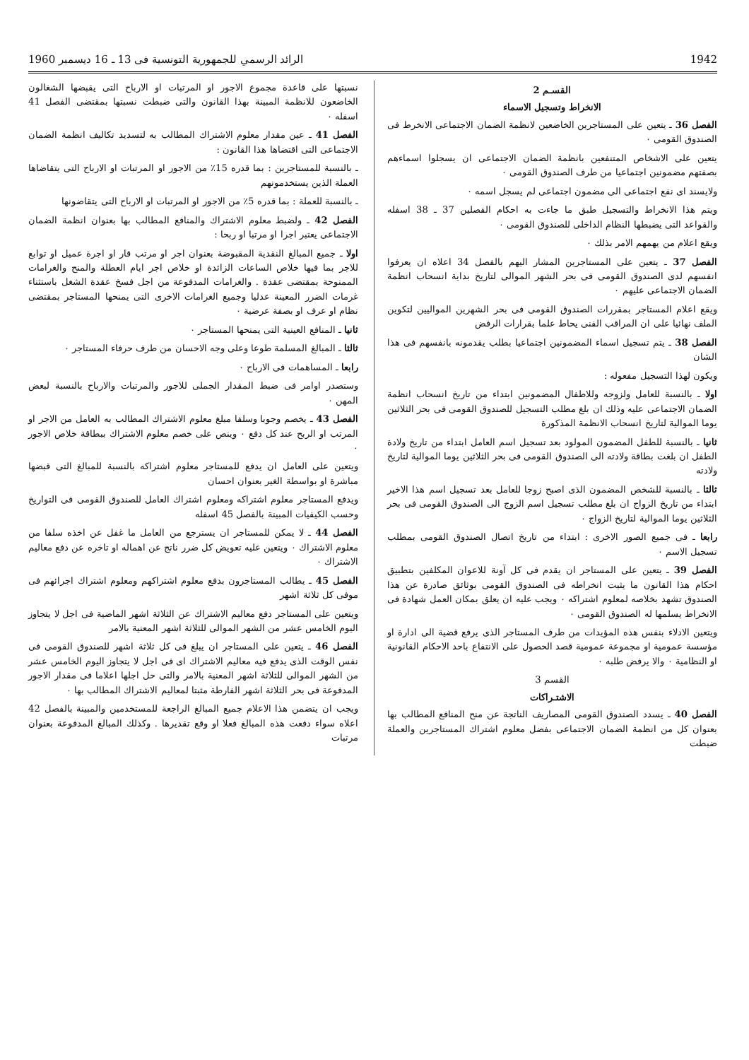1942 الرائد الرسمي للجمهورية التونسية فى 13 ـ 16 ديسمبر 1960
القسـم 2
الانخراط وتسجيل الاسماء
الفصل 36 ـ يتعين على المستاجرين الخاضعين لانظمة الضمان الاجتماعى الانخرط فى الصندوق القومى ٠
يتعين على الاشخاص المتنفعين بانظمة الضمان الاجتماعى ان يسجلوا اسماءهم بصفتهم مضمونين اجتماعيا من طرف الصندوق القومى ٠
ولايسند اى نفع اجتماعى الى مضمون اجتماعى لم يسجل اسمه ٠
ويتم هذا الانخراط والتسجيل طبق ما جاءت به احكام الفصلين 37 ـ 38 اسفله والقواعد التى يضبطها النظام الداخلى للصندوق القومى ٠
ويقع اعلام من يهمهم الامر بذلك ٠
الفصل 37 ـ يتعين على المستاجرين المشار اليهم بالفصل 34 اعلاه ان يعرفوا انفسهم لدى الصندوق القومى فى بحر الشهر الموالى لتاريخ بداية انسحاب انظمة الضمان الاجتماعى عليهم ٠
ويقع اعلام المستاجر بمقررات الصندوق القومى فى بحر الشهرين المواليين لتكوين الملف نهائيا على ان المراقب الفنى يحاط علما بقرارات الرفض
الفصل 38 ـ يتم تسجيل اسماء المضمونين اجتماعيا بطلب يقدمونه بانفسهم فى هذا الشان
ويكون لهذا التسجيل مفعوله :
اولا ـ بالنسبة للعامل ولزوجه وللاطفال المضمونين ابتداء من تاريخ انسحاب انظمة الضمان الاجتماعى عليه وذلك ان بلغ مطلب التسجيل للصندوق القومى فى بحر الثلاثين يوما الموالية لتاريخ انسحاب الانظمة المذكورة
ثانيا ـ بالنسبة للطفل المضمون المولود بعد تسجيل اسم العامل ابتداء من تاريخ ولادة الطفل ان بلغت بطاقة ولادته الى الصندوق القومى فى بحر الثلاثين يوما الموالية لتاريخ ولادته
ثالثا ـ بالنسبة للشخص المضمون الذى اصبح زوجا للعامل بعد تسجيل اسم هذا الاخير ابتداء من تاريخ الزواج ان بلغ مطلب تسجيل اسم الزوج الى الصندوق القومى فى بحر الثلاثين يوما الموالية لتاريخ الزواج ٠
رابعا ـ فى جميع الصور الاخرى : ابتداء من تاريخ اتصال الصندوق القومى بمطلب تسجيل الاسم ٠
الفصل 39 ـ يتعين على المستاجر ان يقدم فى كل آونة للاعوان المكلفين بتطبيق احكام هذا القانون ما يثبت انخراطه فى الصندوق القومى بوثائق صادرة عن هذا الصندوق تشهد بخلاصه لمعلوم اشتراكه ٠ ويجب عليه ان يعلق بمكان العمل شهادة فى الانخراط يسلمها له الصندوق القومى ٠
ويتعين الادلاء بنفس هذه المؤيدات من طرف المستاجر الذى يرفع قضية الى ادارة او مؤسسة عمومية او مجموعة عمومية قصد الحصول على الانتفاع باحد الاحكام القانونية او النظامية ٠ والا يرفض طلبه ٠
القسم 3
الاشتـراكات
الفصل 40 ـ يسدد الصندوق القومى المصاريف الناتجة عن منح المنافع المطالب بها بعنوان كل من انظمة الضمان الاجتماعى بفضل معلوم اشتراك المستاجرين والعملة ضبطت
نسبتها على قاعدة مجموع الاجور او المرتبات او الارباح التى يقبضها الشغالون الخاضعون للانظمة المبينة بهذا القانون والتى ضبطت نسبتها بمقتضى الفصل 41 اسفله ٠
الفصل 41 ـ عين مقدار معلوم الاشتراك المطالب به لتسديد تكاليف انظمة الضمان الاجتماعى التى اقتضاها هذا القانون :
ـ بالنسبة للمستاجرين : بما قدره 15٪ من الاجور او المرتبات او الارباح التى يتقاضاها العملة الذين يستخدمونهم
ـ بالنسبة للعملة : بما قدره 5٪ من الاجور او المرتبات او الارباح التى يتقاضونها
الفصل 42 ـ ولضبط معلوم الاشتراك والمنافع المطالب بها بعنوان انظمة الضمان الاجتماعى يعتبر اجرا او مرتبا او ربحا :
اولا ـ جميع المبالغ النقدية المقبوضة بعنوان اجر او مرتب قار او اجرة عميل او توابع للاجر بما فيها خلاص الساعات الزائدة او خلاص اجر ايام العطلة والمنح والغرامات الممنوحة بمقتضى عقدة . والغرامات المدفوعة من اجل فسخ عقدة الشغل باستثناء غرمات الضرر المعينة عدليا وجميع الغرامات الاخرى التى يمنحها المستاجر بمقتضى نظام او عرف او بصفة عرضية ٠
ثانيا ـ المنافع العينية التى يمنحها المستاجر ٠
ثالثا ـ المبالغ المسلمة طوعا وعلى وجه الاحسان من طرف حرفاء المستاجر ٠
رابعا ـ المساهمات فى الارباح ٠
وستصدر اوامر فى ضبط المقدار الجملى للاجور والمرتبات والارباح بالنسبة لبعض المهن ٠
الفصل 43 ـ يخصم وجوبا وسلفا مبلغ معلوم الاشتراك المطالب به العامل من الاجر او المرتب او الربح عند كل دفع ٠ وينص على خصم معلوم الاشتراك ببطاقة خلاص الاجور ٠
ويتعين على العامل ان يدفع للمستاجر معلوم اشتراكه بالنسبة للمبالغ التى قبضها مباشرة او بواسطة الغير بعنوان احسان
ويدفع المستاجر معلوم اشتراكه ومعلوم اشتراك العامل للصندوق القومى فى التواريخ وحسب الكيفيات المبينة بالفصل 45 اسفله
الفصل 44 ـ لا يمكن للمستاجر ان يسترجع من العامل ما غفل عن اخذه سلفا من معلوم الاشتراك ٠ ويتعين عليه تعويض كل ضرر ناتج عن اهماله او تاخره عن دفع معاليم الاشتراك ٠
الفصل 45 ـ يطالب المستاجرون بدفع معلوم اشتراكهم ومعلوم اشتراك اجرائهم فى موفى كل ثلاثة اشهر
ويتعين على المستاجر دفع معاليم الاشتراك عن الثلاثة اشهر الماضية فى اجل لا يتجاوز اليوم الخامس عشر من الشهر الموالى للثلاثة اشهر المعنية بالامر
الفصل 46 ـ يتعين على المستاجر ان يبلغ فى كل ثلاثة اشهر للصندوق القومى فى نفس الوقت الذى يدفع فيه معاليم الاشتراك اى فى اجل لا يتجاوز اليوم الخامس عشر من الشهر الموالى للثلاثة اشهر المعنية بالامر والتى حل اجلها اعلاما فى مقدار الاجور المدفوعة فى بحر الثلاثة اشهر الفارطة مثبتا لمعاليم الاشتراك المطالب بها ٠
ويجب ان يتضمن هذا الاعلام جميع المبالغ الراجعة للمستخدمين والمبينة بالفصل 42 اعلاه سواء دفعت هذه المبالغ فعلا او وقع تقديرها . وكذلك المبالغ المدفوعة بعنوان مرتبات